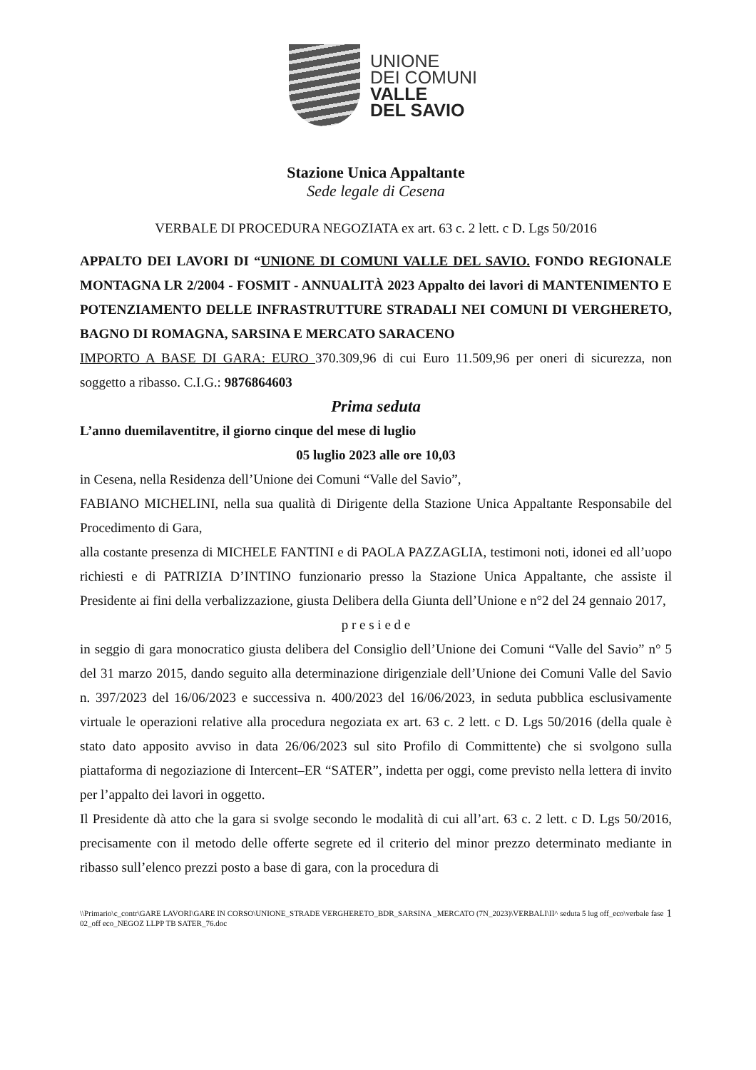UNIONE
DEI COMUNI
VALLE
DEL SAVIO
Stazione Unica Appaltante
Sede legale di Cesena
VERBALE DI PROCEDURA NEGOZIATA ex art. 63 c. 2 lett. c D. Lgs 50/2016
APPALTO DEI LAVORI DI “UNIONE DI COMUNI VALLE DEL SAVIO. FONDO REGIONALE MONTAGNA LR 2/2004 - FOSMIT - ANNUALITÀ 2023 Appalto dei lavori di MANTENIMENTO E POTENZIAMENTO DELLE INFRASTRUTTURE STRADALI NEI COMUNI DI VERGHERETO, BAGNO DI ROMAGNA, SARSINA E MERCATO SARACENO
IMPORTO A BASE DI GARA: EURO 370.309,96 di cui Euro 11.509,96 per oneri di sicurezza, non soggetto a ribasso. C.I.G.: 9876864603
Prima seduta
L’anno duemilaventitre, il giorno cinque del mese di luglio
05 luglio 2023 alle ore 10,03
in Cesena, nella Residenza dell’Unione dei Comuni “Valle del Savio”,
FABIANO MICHELINI, nella sua qualità di Dirigente della Stazione Unica Appaltante Responsabile del Procedimento di Gara,
alla costante presenza di MICHELE FANTINI e di PAOLA PAZZAGLIA, testimoni noti, idonei ed all’uopo richiesti e di PATRIZIA D’INTINO funzionario presso la Stazione Unica Appaltante, che assiste il Presidente ai fini della verbalizzazione, giusta Delibera della Giunta dell’Unione e n°2 del 24 gennaio 2017,
p r e s i e d e
in seggio di gara monocratico giusta delibera del Consiglio dell’Unione dei Comuni “Valle del Savio” n° 5 del 31 marzo 2015, dando seguito alla determinazione dirigenziale dell’Unione dei Comuni Valle del Savio n. 397/2023 del 16/06/2023 e successiva n. 400/2023 del 16/06/2023, in seduta pubblica esclusivamente virtuale le operazioni relative alla procedura negoziata ex art. 63 c. 2 lett. c D. Lgs 50/2016 (della quale è stato dato apposito avviso in data 26/06/2023 sul sito Profilo di Committente) che si svolgono sulla piattaforma di negoziazione di Intercent–ER “SATER”, indetta per oggi, come previsto nella lettera di invito per l’appalto dei lavori in oggetto.
Il Presidente dà atto che la gara si svolge secondo le modalità di cui all’art. 63 c. 2 lett. c D. Lgs 50/2016, precisamente con il metodo delle offerte segrete ed il criterio del minor prezzo determinato mediante in ribasso sull’elenco prezzi posto a base di gara, con la procedura di
\\Primario\c_contr\GARE LAVORI\GARE IN CORSO\UNIONE_STRADE VERGHERETO_BDR_SARSINA _MERCATO (7N_2023)\VERBALI\II^ seduta 5 lug off_eco\verbale fase 02_off eco_NEGOZ LLPP TB SATER_76.doc 1